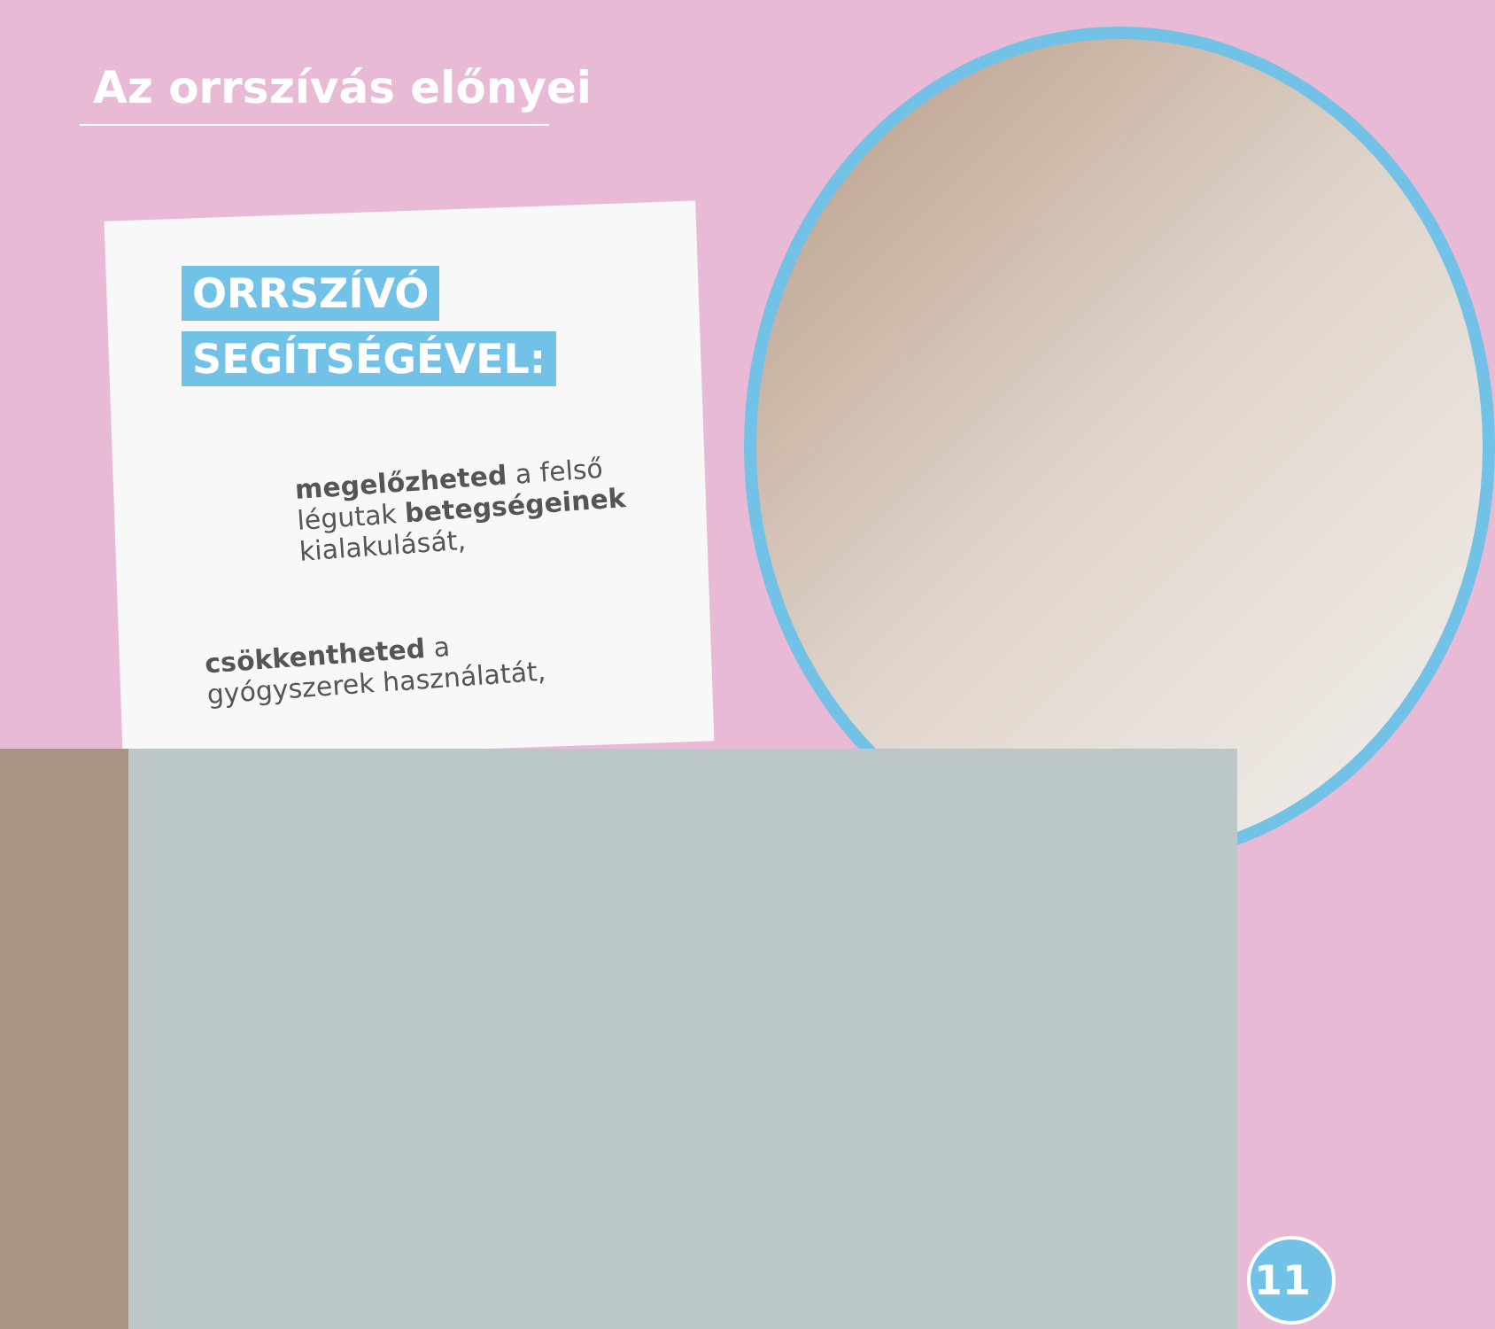Az orrszívás előnyei
ORRSZÍVÓ
SEGÍTSÉGÉVEL:
megelőzheted a felső légutak betegségeinek kialakulását,
csökkentheted a gyógyszerek használatát,
11